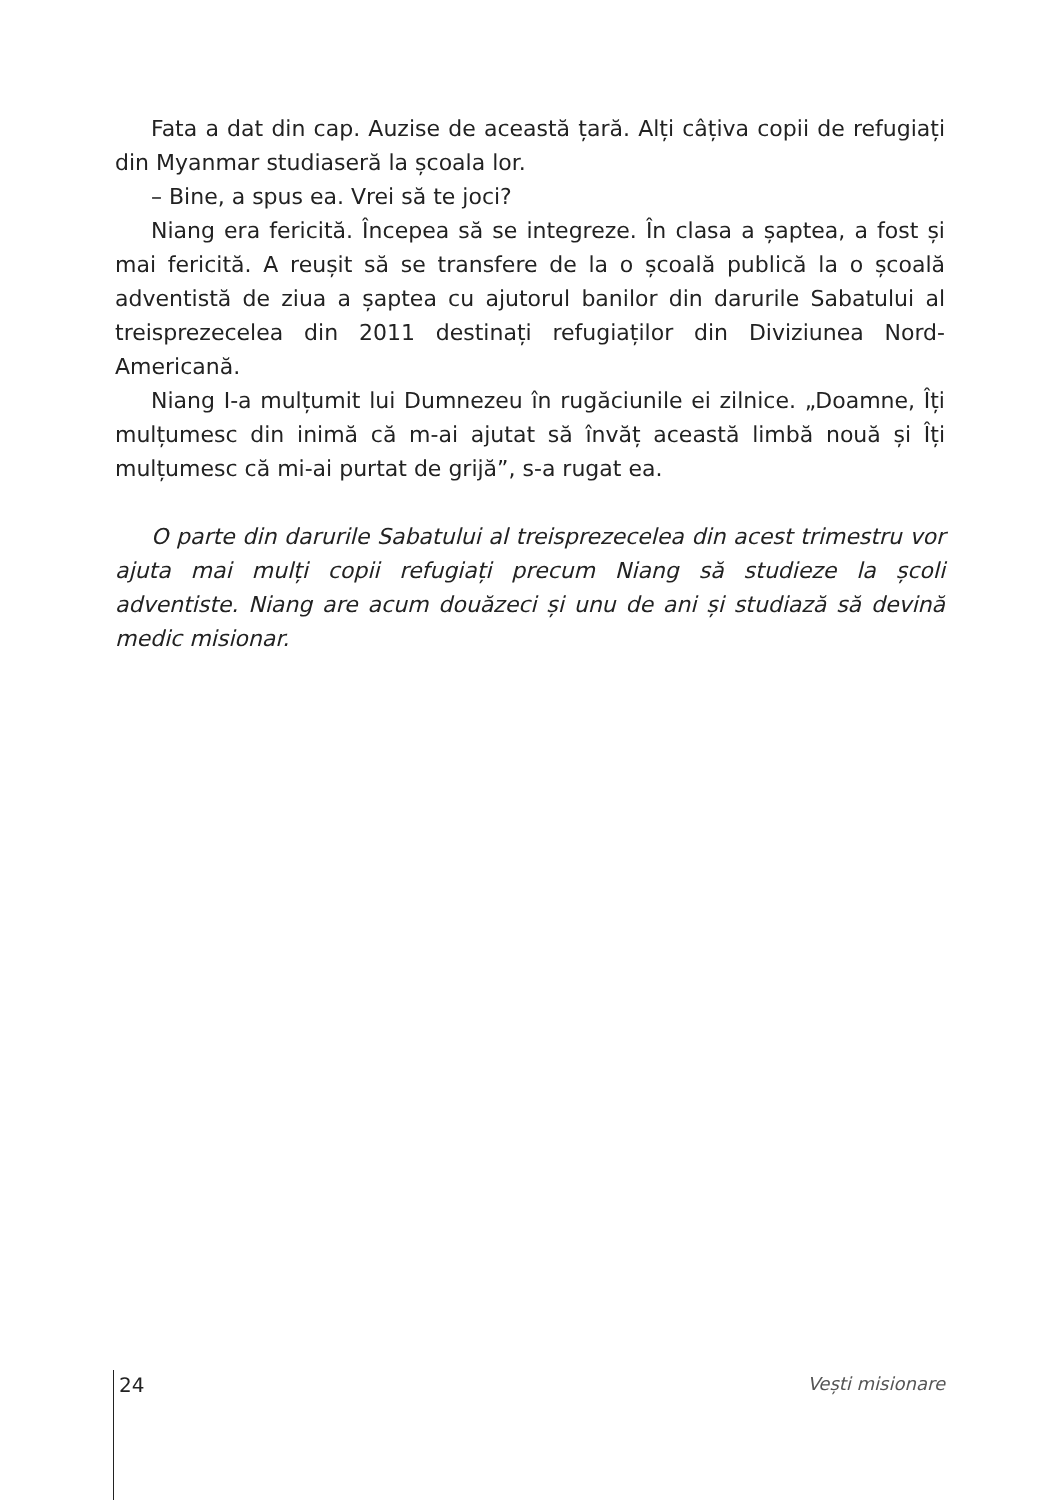Fata a dat din cap. Auzise de această țară. Alți câțiva copii de refugiați din Myanmar studiaseră la școala lor.
– Bine, a spus ea. Vrei să te joci?
Niang era fericită. Începea să se integreze. În clasa a șaptea, a fost și mai fericită. A reușit să se transfere de la o școală publică la o școală adventistă de ziua a șaptea cu ajutorul banilor din darurile Sabatului al treisprezecelea din 2011 destinați refugiaților din Diviziunea Nord-Americană.
Niang I-a mulțumit lui Dumnezeu în rugăciunile ei zilnice. „Doamne, Îți mulțumesc din inimă că m-ai ajutat să învăț această limbă nouă și Îți mulțumesc că mi-ai purtat de grijă”, s-a rugat ea.
O parte din darurile Sabatului al treisprezecelea din acest trimestru vor ajuta mai mulți copii refugiați precum Niang să studieze la școli adventiste. Niang are acum douăzeci și unu de ani și studiază să devină medic misionar.
24 Vești misionare